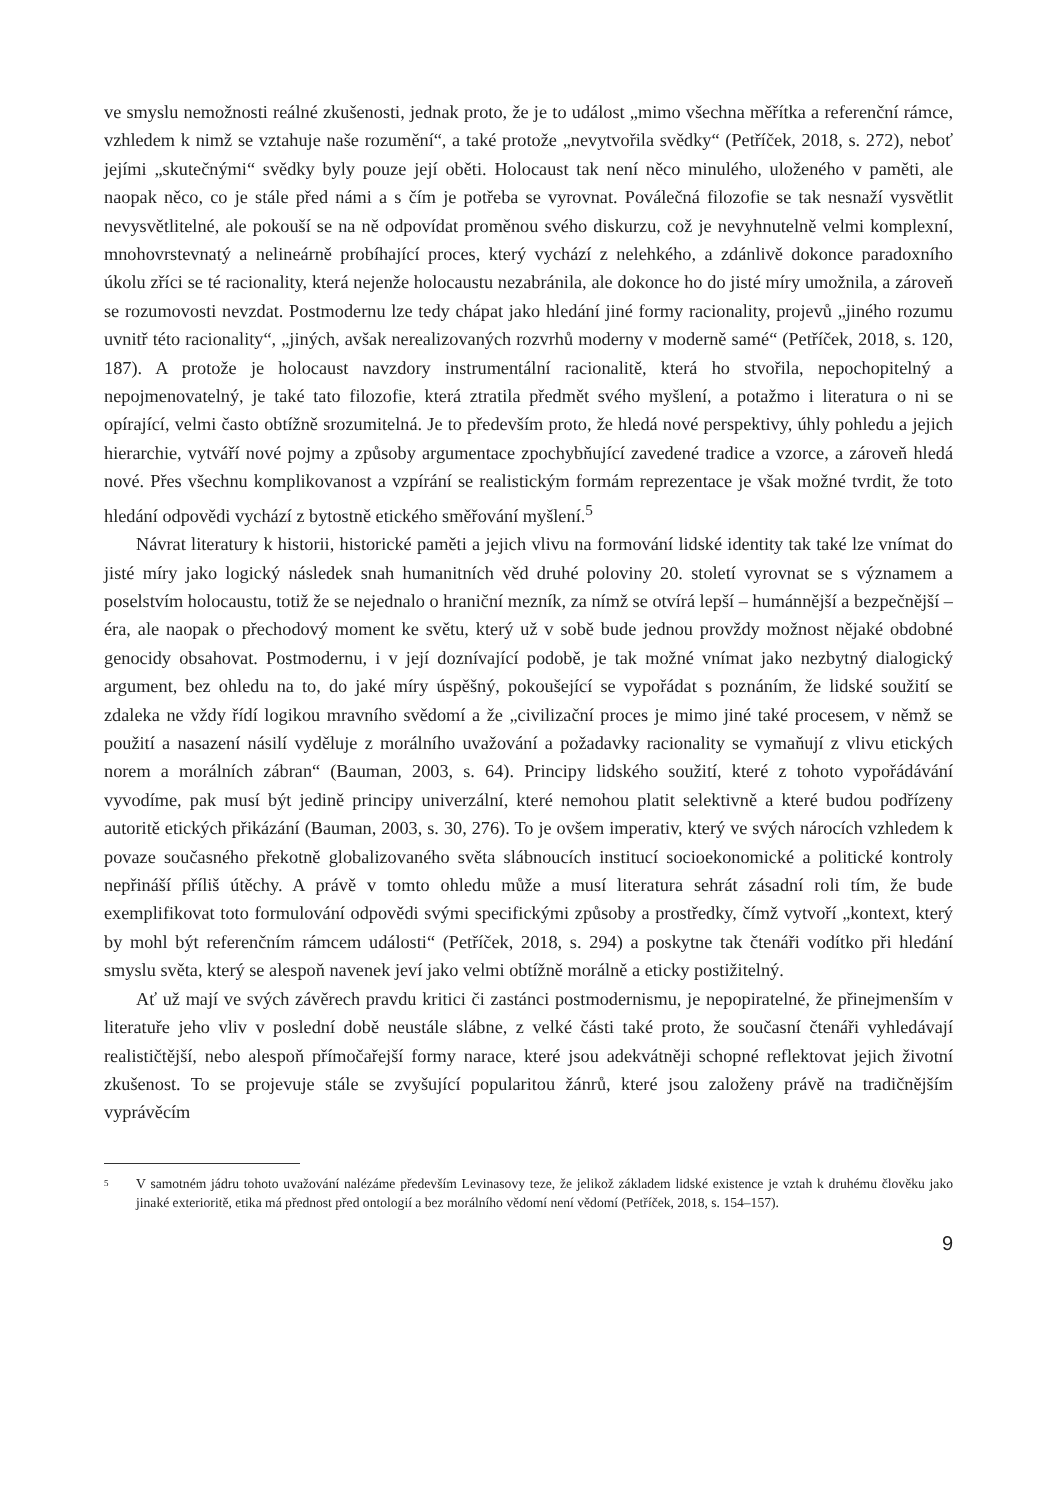ve smyslu nemožnosti reálné zkušenosti, jednak proto, že je to událost „mimo všechna měřítka a referenční rámce, vzhledem k nimž se vztahuje naše rozumění“, a také protože „nevytvořila svědky“ (Petříček, 2018, s. 272), neboť jejími „skutečnými“ svědky byly pouze její oběti. Holocaust tak není něco minulého, uloženého v paměti, ale naopak něco, co je stále před námi a s čím je potřeba se vyrovnat. Poválečná filozofie se tak nesnaží vysvětlit nevysvětlitelné, ale pokouší se na ně odpovídat proměnou svého diskurzu, což je nevyhnutelně velmi komplexní, mnohovrstevnatý a nelineárně probíhající proces, který vychází z nelehkého, a zdánlivě dokonce paradoxního úkolu zříci se té racionality, která nejenže holocaustu nezabránila, ale dokonce ho do jisté míry umožnila, a zároveň se rozumovosti nevzdat. Postmodernu lze tedy chápat jako hledání jiné formy racionality, projevů „jiného rozumu uvnitř této racionality“, „jiných, avšak nerealizovaných rozvrhů moderny v moderně samé“ (Petříček, 2018, s. 120, 187). A protože je holocaust navzdory instrumentální racionalitě, která ho stvořila, nepochopitelný a nepojmenovatelný, je také tato filozofie, která ztratila předmět svého myšlení, a potažmo i literatura o ni se opírající, velmi často obtížně srozumitelná. Je to především proto, že hledá nové perspektivy, úhly pohledu a jejich hierarchie, vytváří nové pojmy a způsoby argumentace zpochybňující zavedené tradice a vzorce, a zároveň hledá nové. Přes všechnu komplikovanost a vzpírání se realistickým formám reprezentace je však možné tvrdit, že toto hledání odpovědi vychází z bytostně etického směřování myšlení.<sup>5</sup>
Návrat literatury k historii, historické paměti a jejich vlivu na formování lidské identity tak také lze vnímat do jisté míry jako logický následek snah humanitních věd druhé poloviny 20. století vyrovnat se s významem a poselstvím holocaustu, totiž že se nejednalo o hraniční mezník, za nímž se otvírá lepší – humánnější a bezpečnější – éra, ale naopak o přechodový moment ke světu, který už v sobě bude jednou provždy možnost nějaké obdobné genocidy obsahovat. Postmodernu, i v její doznívající podobě, je tak možné vnímat jako nezbytný dialogický argument, bez ohledu na to, do jaké míry úspěšný, pokoušející se vypořádat s poznáním, že lidské soužití se zdaleka ne vždy řídí logikou mravního svědomí a že „civilizační proces je mimo jiné také procesem, v němž se použití a nasazení násilí vyděluje z morálního uvažování a požadavky racionality se vymaňují z vlivu etických norem a morálních zábran“ (Bauman, 2003, s. 64). Principy lidského soužití, které z tohoto vypořádávání vyvodíme, pak musí být jedině principy univerzální, které nemohou platit selektivně a které budou podřízeny autoritě etických přikázání (Bauman, 2003, s. 30, 276). To je ovšem imperativ, který ve svých nárocích vzhledem k povaze současného překotně globalizovaného světa slábnoucích institucí socioekonomické a politické kontroly nepřináší příliš útěchy. A právě v tomto ohledu může a musí literatura sehrát zásadní roli tím, že bude exemplifikovat toto formulování odpovědi svými specifickými způsoby a prostředky, čímž vytvoří „kontext, který by mohl být referenčním rámcem události“ (Petříček, 2018, s. 294) a poskytne tak čtenáři vodítko při hledání smyslu světa, který se alespoň navenek jeví jako velmi obtížně morálně a eticky postižitelný.
Ať už mají ve svých závěrech pravdu kritici či zastánci postmodernismu, je nepopiratelné, že přinejmenším v literatuře jeho vliv v poslední době neustále slábne, z velké části také proto, že současní čtenáři vyhledávají realističtější, nebo alespoň přímočařejší formy narace, které jsou adekvátněji schopné reflektovat jejich životní zkušenost. To se projevuje stále se zvyšující popularitou žánrů, které jsou založeny právě na tradičnějším vyprávěcím
5
V samotném jádru tohoto uvažování nalézáme především Levinasovy teze, že jelikož základem lidské existence je vztah k druhému člověku jako jinaké exterioritě, etika má přednost před ontologií a bez morálního vědomí není vědomí (Petříček, 2018, s. 154–157).
9